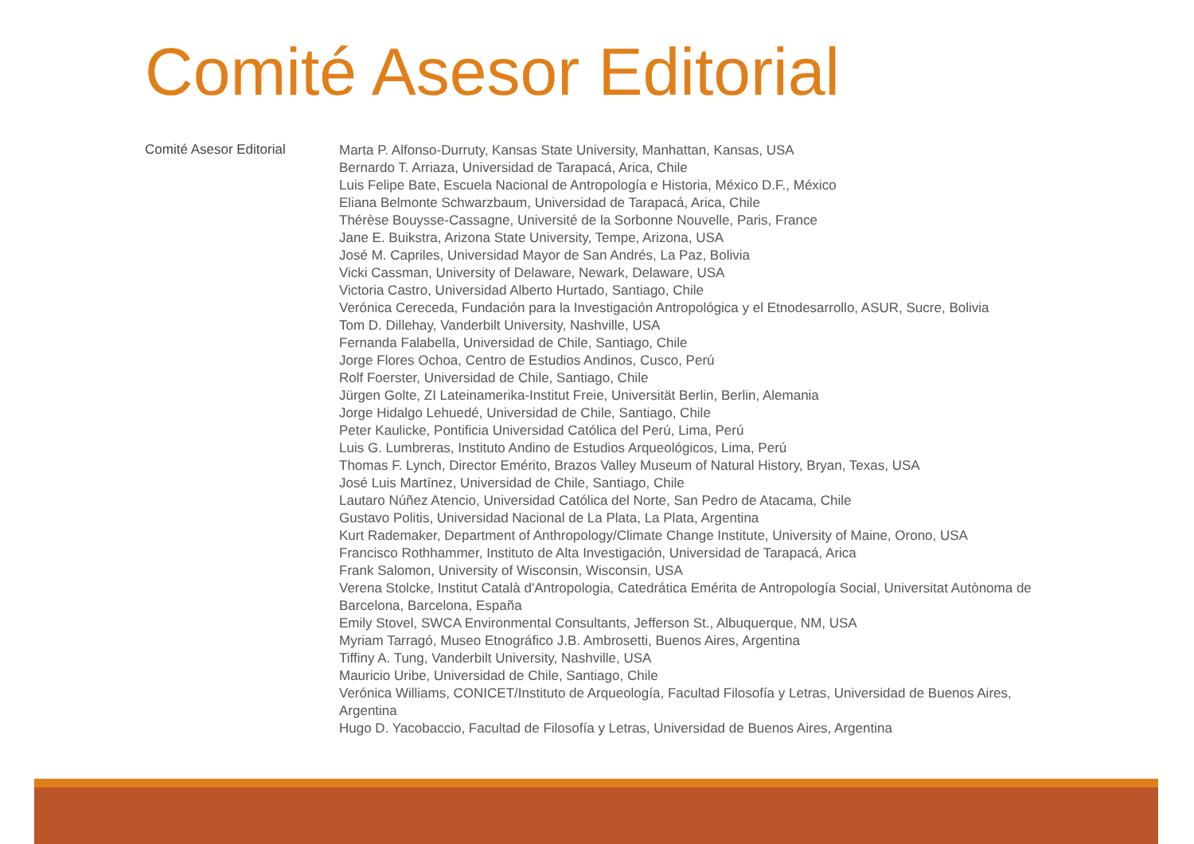Comité Asesor Editorial
Comité Asesor Editorial
Marta P. Alfonso-Durruty, Kansas State University, Manhattan, Kansas, USA
Bernardo T. Arriaza, Universidad de Tarapacá, Arica, Chile
Luis Felipe Bate, Escuela Nacional de Antropología e Historia, México D.F., México
Eliana Belmonte Schwarzbaum, Universidad de Tarapacá, Arica, Chile
Thérèse Bouysse-Cassagne, Université de la Sorbonne Nouvelle, Paris, France
Jane E. Buikstra, Arizona State University, Tempe, Arizona, USA
José M. Capriles, Universidad Mayor de San Andrés, La Paz, Bolivia
Vicki Cassman, University of Delaware, Newark, Delaware, USA
Victoria Castro, Universidad Alberto Hurtado, Santiago, Chile
Verónica Cereceda, Fundación para la Investigación Antropológica y el Etnodesarrollo, ASUR, Sucre, Bolivia
Tom D. Dillehay, Vanderbilt University, Nashville, USA
Fernanda Falabella, Universidad de Chile, Santiago, Chile
Jorge Flores Ochoa, Centro de Estudios Andinos, Cusco, Perú
Rolf Foerster, Universidad de Chile, Santiago, Chile
Jürgen Golte, ZI Lateinamerika-Institut Freie, Universität Berlin, Berlin, Alemania
Jorge Hidalgo Lehuedé, Universidad de Chile, Santiago, Chile
Peter Kaulicke, Pontificia Universidad Católica del Perú, Lima, Perú
Luis G. Lumbreras, Instituto Andino de Estudios Arqueológicos, Lima, Perú
Thomas F. Lynch, Director Emérito, Brazos Valley Museum of Natural History, Bryan, Texas, USA
José Luis Martínez, Universidad de Chile, Santiago, Chile
Lautaro Núñez Atencio, Universidad Católica del Norte, San Pedro de Atacama, Chile
Gustavo Politis, Universidad Nacional de La Plata, La Plata, Argentina
Kurt Rademaker, Department of Anthropology/Climate Change Institute, University of Maine, Orono, USA
Francisco Rothhammer, Instituto de Alta Investigación, Universidad de Tarapacá, Arica
Frank Salomon, University of Wisconsin, Wisconsin, USA
Verena Stolcke, Institut Català d'Antropologia, Catedrática Emérita de Antropología Social, Universitat Autònoma de Barcelona, Barcelona, España
Emily Stovel, SWCA Environmental Consultants, Jefferson St., Albuquerque, NM, USA
Myriam Tarragó, Museo Etnográfico J.B. Ambrosetti, Buenos Aires, Argentina
Tiffiny A. Tung, Vanderbilt University, Nashville, USA
Mauricio Uribe, Universidad de Chile, Santiago, Chile
Verónica Williams, CONICET/Instituto de Arqueología, Facultad Filosofía y Letras, Universidad de Buenos Aires, Argentina
Hugo D. Yacobaccio, Facultad de Filosofía y Letras, Universidad de Buenos Aires, Argentina